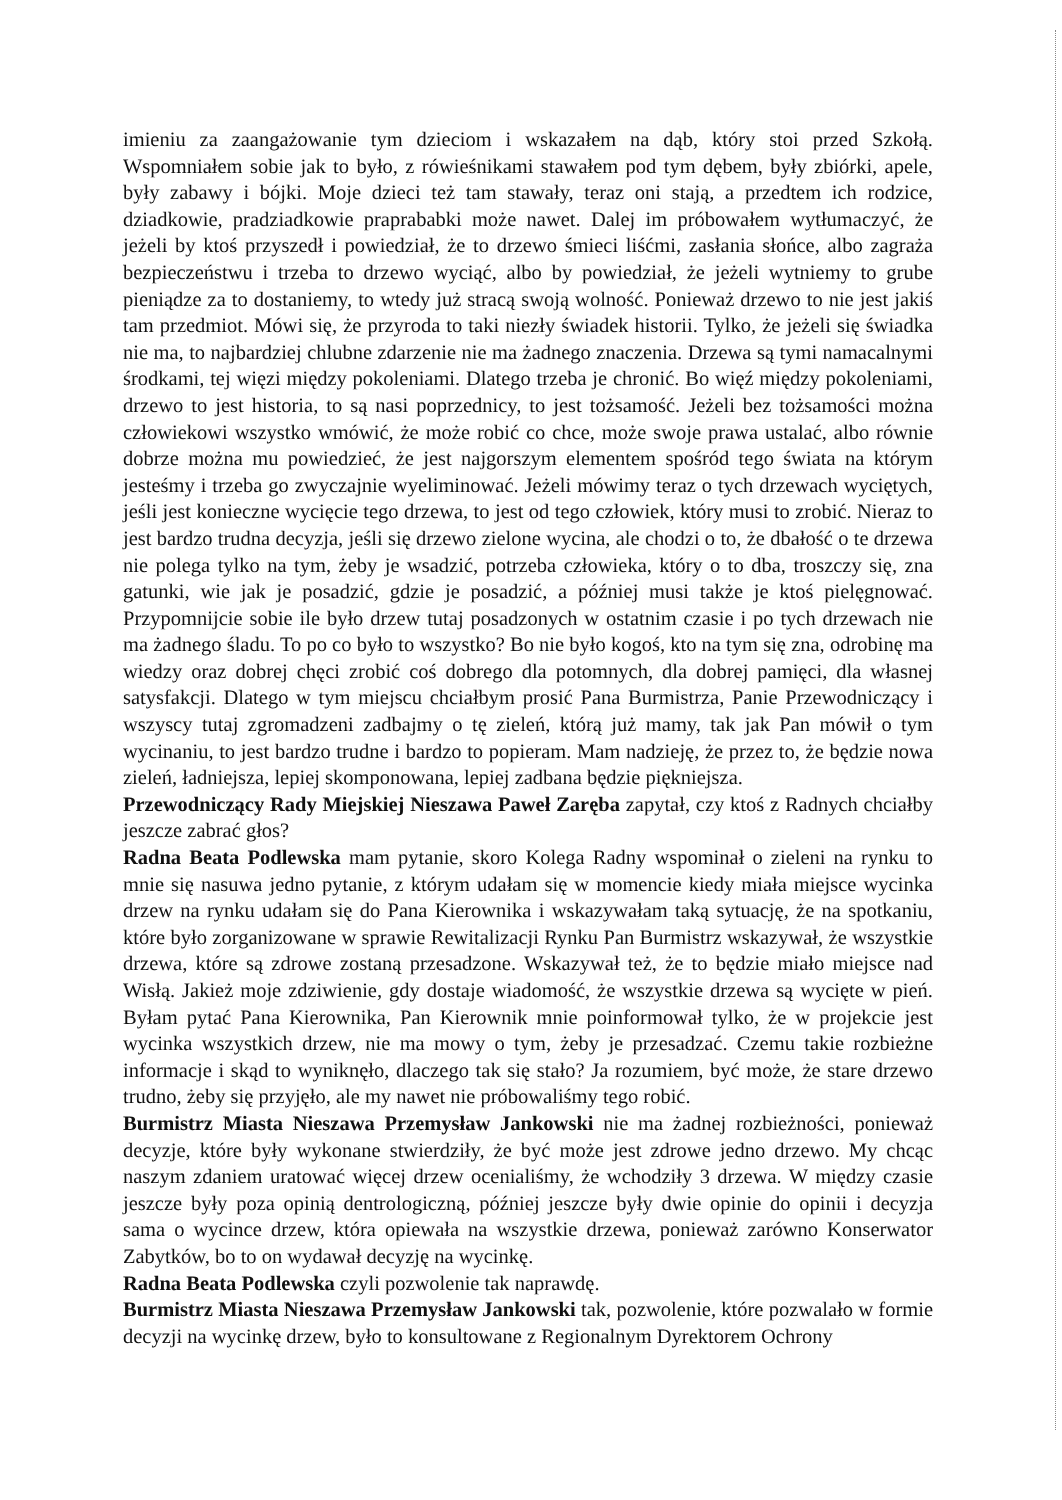imieniu za zaangażowanie tym dzieciom i wskazałem na dąb, który stoi przed Szkołą. Wspomniałem sobie jak to było, z rówieśnikami stawałem pod tym dębem, były zbiórki, apele, były zabawy i bójki. Moje dzieci też tam stawały, teraz oni stają, a przedtem ich rodzice, dziadkowie, pradziadkowie praprababki może nawet. Dalej im próbowałem wytłumaczyć, że jeżeli by ktoś przyszedł i powiedział, że to drzewo śmieci liśćmi, zasłania słońce, albo zagraża bezpieczeństwu i trzeba to drzewo wyciąć, albo by powiedział, że jeżeli wytniemy to grube pieniądze za to dostaniemy, to wtedy już stracą swoją wolność. Ponieważ drzewo to nie jest jakiś tam przedmiot. Mówi się, że przyroda to taki niezły świadek historii. Tylko, że jeżeli się świadka nie ma, to najbardziej chlubne zdarzenie nie ma żadnego znaczenia. Drzewa są tymi namacalnymi środkami, tej więzi między pokoleniami. Dlatego trzeba je chronić. Bo więź między pokoleniami, drzewo to jest historia, to są nasi poprzednicy, to jest tożsamość. Jeżeli bez tożsamości można człowiekowi wszystko wmówić, że może robić co chce, może swoje prawa ustalać, albo równie dobrze można mu powiedzieć, że jest najgorszym elementem spośród tego świata na którym jesteśmy i trzeba go zwyczajnie wyeliminować. Jeżeli mówimy teraz o tych drzewach wyciętych, jeśli jest konieczne wycięcie tego drzewa, to jest od tego człowiek, który musi to zrobić. Nieraz to jest bardzo trudna decyzja, jeśli się drzewo zielone wycina, ale chodzi o to, że dbałość o te drzewa nie polega tylko na tym, żeby je wsadzić, potrzeba człowieka, który o to dba, troszczy się, zna gatunki, wie jak je posadzić, gdzie je posadzić, a później musi także je ktoś pielęgnować. Przypomnijcie sobie ile było drzew tutaj posadzonych w ostatnim czasie i po tych drzewach nie ma żadnego śladu. To po co było to wszystko? Bo nie było kogoś, kto na tym się zna, odrobinę ma wiedzy oraz dobrej chęci zrobić coś dobrego dla potomnych, dla dobrej pamięci, dla własnej satysfakcji. Dlatego w tym miejscu chciałbym prosić Pana Burmistrza, Panie Przewodniczący i wszyscy tutaj zgromadzeni zadbajmy o tę zieleń, którą już mamy, tak jak Pan mówił o tym wycinaniu, to jest bardzo trudne i bardzo to popieram. Mam nadzieję, że przez to, że będzie nowa zieleń, ładniejsza, lepiej skomponowana, lepiej zadbana będzie piękniejsza.
Przewodniczący Rady Miejskiej Nieszawa Paweł Zaręba zapytał, czy ktoś z Radnych chciałby jeszcze zabrać głos?
Radna Beata Podlewska mam pytanie, skoro Kolega Radny wspominał o zieleni na rynku to mnie się nasuwa jedno pytanie, z którym udałam się w momencie kiedy miała miejsce wycinka drzew na rynku udałam się do Pana Kierownika i wskazywałam taką sytuację, że na spotkaniu, które było zorganizowane w sprawie Rewitalizacji Rynku Pan Burmistrz wskazywał, że wszystkie drzewa, które są zdrowe zostaną przesadzone. Wskazywał też, że to będzie miało miejsce nad Wisłą. Jakież moje zdziwienie, gdy dostaje wiadomość, że wszystkie drzewa są wycięte w pień. Byłam pytać Pana Kierownika, Pan Kierownik mnie poinformował tylko, że w projekcie jest wycinka wszystkich drzew, nie ma mowy o tym, żeby je przesadzać. Czemu takie rozbieżne informacje i skąd to wyniknęło, dlaczego tak się stało? Ja rozumiem, być może, że stare drzewo trudno, żeby się przyjęło, ale my nawet nie próbowaliśmy tego robić.
Burmistrz Miasta Nieszawa Przemysław Jankowski nie ma żadnej rozbieżności, ponieważ decyzje, które były wykonane stwierdziły, że być może jest zdrowe jedno drzewo. My chcąc naszym zdaniem uratować więcej drzew ocenialiśmy, że wchodziły 3 drzewa. W między czasie jeszcze były poza opinią dentrologiczną, później jeszcze były dwie opinie do opinii i decyzja sama o wycince drzew, która opiewała na wszystkie drzewa, ponieważ zarówno Konserwator Zabytków, bo to on wydawał decyzję na wycinkę.
Radna Beata Podlewska czyli pozwolenie tak naprawdę.
Burmistrz Miasta Nieszawa Przemysław Jankowski tak, pozwolenie, które pozwalało w formie decyzji na wycinkę drzew, było to konsultowane z Regionalnym Dyrektorem Ochrony